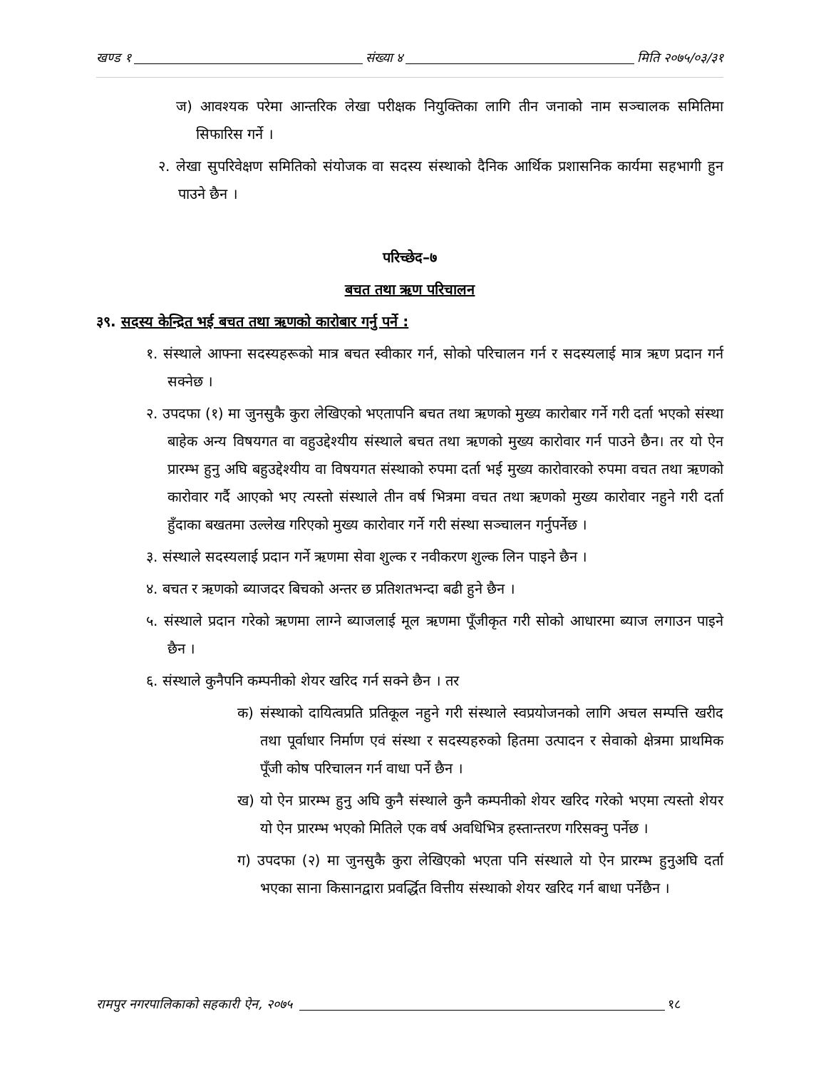खण्ड १ संख्या ४ मिति २०७५/०३/३१
ज) आवश्यक परेमा आन्तरिक लेखा परीक्षक नियुक्तिका लागि तीन जनाको नाम सञ्चालक समितिमा सिफारिस गर्ने ।
२. लेखा सुपरिवेक्षण समितिको संयोजक वा सदस्य संस्थाको दैनिक आर्थिक प्रशासनिक कार्यमा सहभागी हुन पाउने छैन ।
परिच्छेद–७
बचत तथा ऋण परिचालन
३९. सदस्य केन्द्रित भई बचत तथा ऋणको कारोबार गर्नु पर्ने :
१. संस्थाले आफ्ना सदस्यहरूको मात्र बचत स्वीकार गर्न, सोको परिचालन गर्न र सदस्यलाई मात्र ऋण प्रदान गर्न सक्नेछ ।
२. उपदफा (१) मा जुनसुकै कुरा लेखिएको भएतापनि बचत तथा ऋणको मुख्य कारोबार गर्ने गरी दर्ता भएको संस्था बाहेक अन्य विषयगत वा वहुउद्देश्यीय संस्थाले बचत तथा ऋणको मुख्य कारोवार गर्न पाउने छैन। तर यो ऐन प्रारम्भ हुनु अघि बहुउद्देश्यीय वा विषयगत संस्थाको रुपमा दर्ता भई मुख्य कारोवारको रुपमा वचत तथा ऋणको कारोवार गर्दै आएको भए त्यस्तो संस्थाले तीन वर्ष भित्रमा वचत तथा ऋणको मुख्य कारोवार नहुने गरी दर्ता हुँदाका बखतमा उल्लेख गरिएको मुख्य कारोवार गर्ने गरी संस्था सञ्चालन गर्नुपर्नेछ ।
३. संस्थाले सदस्यलाई प्रदान गर्ने ऋणमा सेवा शुल्क र नवीकरण शुल्क लिन पाइने छैन ।
४. बचत र ऋणको ब्याजदर बिचको अन्तर छ प्रतिशतभन्दा बढी हुने छैन ।
५. संस्थाले प्रदान गरेको ऋणमा लाग्ने ब्याजलाई मूल ऋणमा पूँजीकृत गरी सोको आधारमा ब्याज लगाउन पाइने छैन ।
६. संस्थाले कुनैपनि कम्पनीको शेयर खरिद गर्न सक्ने छैन । तर
क) संस्थाको दायित्वप्रति प्रतिकूल नहुने गरी संस्थाले स्वप्रयोजनको लागि अचल सम्पत्ति खरीद तथा पूर्वाधार निर्माण एवं संस्था र सदस्यहरुको हितमा उत्पादन र सेवाको क्षेत्रमा प्राथमिक पूँजी कोष परिचालन गर्न वाधा पर्ने छैन ।
ख) यो ऐन प्रारम्भ हुनु अघि कुनै संस्थाले कुनै कम्पनीको शेयर खरिद गरेको भएमा त्यस्तो शेयर यो ऐन प्रारम्भ भएको मितिले एक वर्ष अवधिभित्र हस्तान्तरण गरिसक्नु पर्नेछ ।
ग) उपदफा (२) मा जुनसुकै कुरा लेखिएको भएता पनि संस्थाले यो ऐन प्रारम्भ हुनुअघि दर्ता भएका साना किसानद्वारा प्रवर्द्धित वित्तीय संस्थाको शेयर खरिद गर्न बाधा पर्नेछैन ।
रामपुर नगरपालिकाको सहकारी ऐन, २०७५ १८